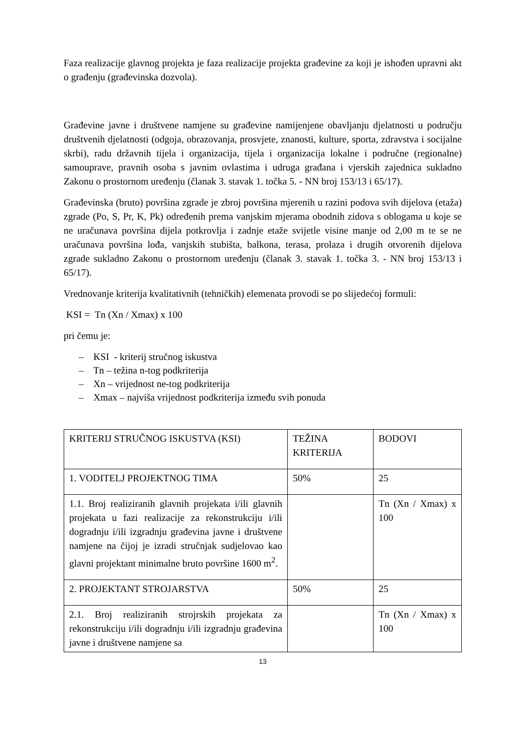Faza realizacije glavnog projekta je faza realizacije projekta građevine za koji je ishođen upravni akt o građenju (građevinska dozvola).
Građevine javne i društvene namjene su građevine namijenjene obavljanju djelatnosti u području društvenih djelatnosti (odgoja, obrazovanja, prosvjete, znanosti, kulture, sporta, zdravstva i socijalne skrbi), radu državnih tijela i organizacija, tijela i organizacija lokalne i područne (regionalne) samouprave, pravnih osoba s javnim ovlastima i udruga građana i vjerskih zajednica sukladno Zakonu o prostornom uređenju (članak 3. stavak 1. točka 5. - NN broj 153/13 i 65/17).
Građevinska (bruto) površina zgrade je zbroj površina mjerenih u razini podova svih dijelova (etaža) zgrade (Po, S, Pr, K, Pk) određenih prema vanjskim mjerama obodnih zidova s oblogama u koje se ne uračunava površina dijela potkrovlja i zadnje etaže svijetle visine manje od 2,00 m te se ne uračunava površina lođa, vanjskih stubišta, balkona, terasa, prolaza i drugih otvorenih dijelova zgrade sukladno Zakonu o prostornom uređenju (članak 3. stavak 1. točka 3. - NN broj 153/13 i 65/17).
Vrednovanje kriterija kvalitativnih (tehničkih) elemenata provodi se po slijedećoj formuli:
KSI = Tn (Xn / Xmax) x 100
pri čemu je:
– KSI - kriterij stručnog iskustva
– Tn – težina n-tog podkriterija
– Xn – vrijednost ne-tog podkriterija
– Xmax – najviša vrijednost podkriterija između svih ponuda
| KRITERIJ STRUČNOG ISKUSTVA (KSI) | TEŽINA KRITERIJA | BODOVI |
| 1. VODITELJ PROJEKTNOG TIMA | 50% | 25 |
| 1.1. Broj realiziranih glavnih projekata i/ili glavnih projekata u fazi realizacije za rekonstrukciju i/ili dogradnju i/ili izgradnju građevina javne i društvene namjene na čijoj je izradi stručnjak sudjelovao kao glavni projektant minimalne bruto površine 1600 m<sup>2</sup>. | | Tn (Xn / Xmax) x 100 |
| 2. PROJEKTANT STROJARSTVA | 50% | 25 |
| 2.1. Broj realiziranih strojrskih projekata za rekonstrukciju i/ili dogradnju i/ili izgradnju građevina javne i društvene namjene sa | | Tn (Xn / Xmax) x 100 |
13